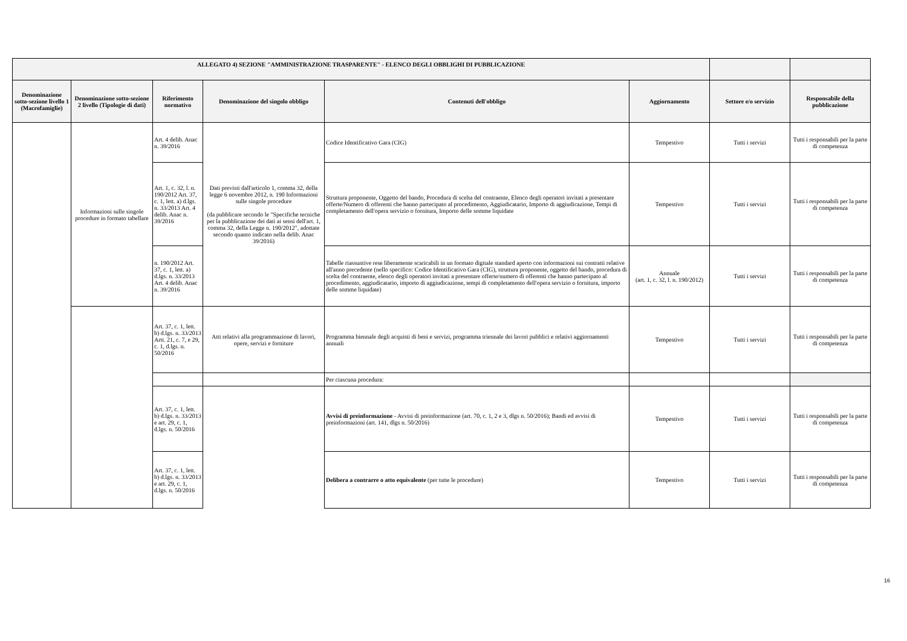| ALLEGATO 4) SEZIONE "AMMINISTRAZIONE TRASPARENTE" - ELENCO DEGLI OBBLIGHI DI PUBBLICAZIONE | | | | | | | |
| --- | --- | --- | --- | --- | --- | --- | --- |
| Denominazione sotto-sezione livello 1 (Macrofamiglie) | Denominazione sotto-sezione 2 livello (Tipologie di dati) | Riferimento normativo | Denominazione del singolo obbligo | Contenuti dell'obbligo | Aggiornamento | Settore e/o servizio | Responsabile della pubblicazione |
| | Informazioni sulle singole procedure in formato tabellare | Art. 4 delib. Anac n. 39/2016 | Dati previsti dall'articolo 1, comma 32, della legge 6 novembre 2012, n. 190 Informazioni sulle singole procedure (da pubblicare secondo le "Specifiche tecniche per la pubblicazione dei dati ai sensi dell'art. 1, comma 32, della Legge n. 190/2012", adottate secondo quanto indicato nella delib. Anac 39/2016) | Codice Identificativo Gara (CIG) | Tempestivo | Tutti i servizi | Tutti i responsabili per la parte di competenza |
| | | Art. 1, c. 32, l. n. 190/2012 Art. 37, c. 1, lett. a) d.lgs. n. 33/2013 Art. 4 delib. Anac n. 39/2016 | | Struttura proponente, Oggetto del bando, Procedura di scelta del contraente, Elenco degli operatori invitati a presentare offerte/Numero di offerenti che hanno partecipato al procedimento, Aggiudicatario, Importo di aggiudicazione, Tempi di completamento dell'opera servizio o fornitura, Importo delle somme liquidate | Tempestivo | Tutti i servizi | Tutti i responsabili per la parte di competenza |
| | | n. 190/2012 Art. 37, c. 1, lett. a) d.lgs. n. 33/2013 Art. 4 delib. Anac n. 39/2016 | | Tabelle riassuntive rese liberamente scaricabili in un formato digitale standard aperto con informazioni sui contratti relative all'anno precedente (nello specifico: Codice Identificativo Gara (CIG), struttura proponente, oggetto del bando, procedura di scelta del contraente, elenco degli operatori invitati a presentare offerte/numero di offerenti che hanno partecipato al procedimento, aggiudicatario, importo di aggiudicazione, tempi di completamento dell'opera servizio o fornitura, importo delle somme liquidate) | Annuale (art. 1, c. 32, l. n. 190/2012) | Tutti i servizi | Tutti i responsabili per la parte di competenza |
| | | Art. 37, c. 1, lett. b) d.lgs. n. 33/2013 Artt. 21, c. 7, e 29, c. 1, d.lgs. n. 50/2016 | Atti relativi alla programmazione di lavori, opere, servizi e forniture | Programma biennale degli acquisti di beni e servizi, programma triennale dei lavori pubblici e relativi aggiornamenti annuali | Tempestivo | Tutti i servizi | Tutti i responsabili per la parte di competenza |
| | | | | Per ciascuna procedura: | | | |
| | | Art. 37, c. 1, lett. b) d.lgs. n. 33/2013 e art. 29, c. 1, d.lgs. n. 50/2016 | | Avvisi di preinformazione - Avvisi di preinformazione (art. 70, c. 1, 2 e 3, dlgs n. 50/2016); Bandi ed avvisi di preinformazioni (art. 141, dlgs n. 50/2016) | Tempestivo | Tutti i servizi | Tutti i responsabili per la parte di competenza |
| | | Art. 37, c. 1, lett. b) d.lgs. n. 33/2013 e art. 29, c. 1, d.lgs. n. 50/2016 | | Delibera a contrarre o atto equivalente (per tutte le procedure) | Tempestivo | Tutti i servizi | Tutti i responsabili per la parte di competenza |
16